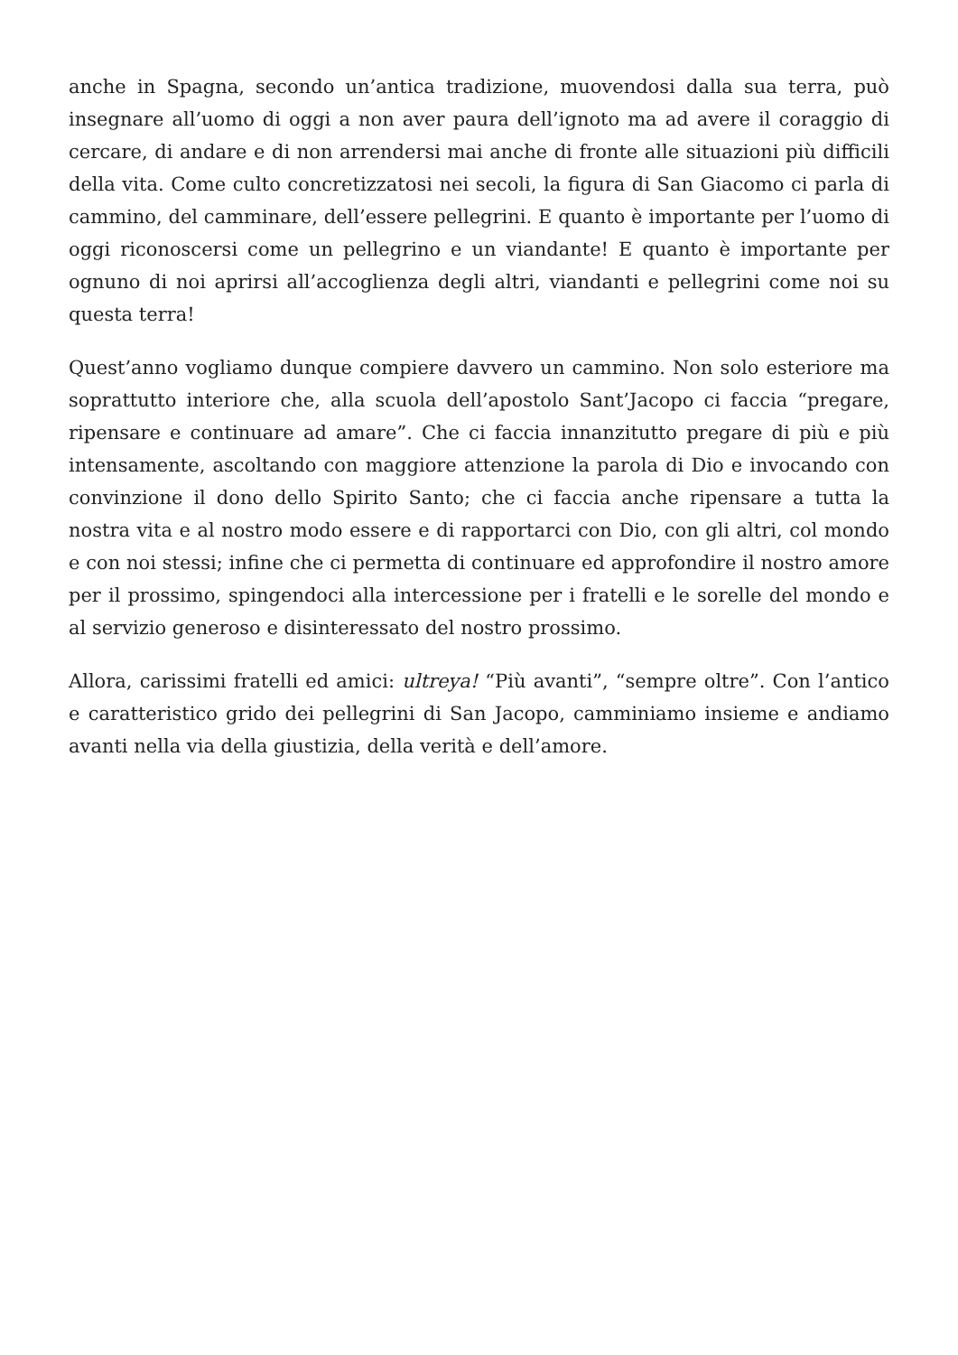anche in Spagna, secondo un’antica tradizione, muovendosi dalla sua terra, può insegnare all’uomo di oggi a non aver paura dell’ignoto ma ad avere il coraggio di cercare, di andare e di non arrendersi mai anche di fronte alle situazioni più difficili della vita. Come culto concretizzatosi nei secoli, la figura di San Giacomo ci parla di cammino, del camminare, dell’essere pellegrini. E quanto è importante per l’uomo di oggi riconoscersi come un pellegrino e un viandante! E quanto è importante per ognuno di noi aprirsi all’accoglienza degli altri, viandanti e pellegrini come noi su questa terra!
Quest’anno vogliamo dunque compiere davvero un cammino. Non solo esteriore ma soprattutto interiore che, alla scuola dell’apostolo Sant’Jacopo ci faccia “pregare, ripensare e continuare ad amare”. Che ci faccia innanzitutto pregare di più e più intensamente, ascoltando con maggiore attenzione la parola di Dio e invocando con convinzione il dono dello Spirito Santo; che ci faccia anche ripensare a tutta la nostra vita e al nostro modo essere e di rapportarci con Dio, con gli altri, col mondo e con noi stessi; infine che ci permetta di continuare ed approfondire il nostro amore per il prossimo, spingendoci alla intercessione per i fratelli e le sorelle del mondo e al servizio generoso e disinteressato del nostro prossimo.
Allora, carissimi fratelli ed amici: ultreya! “Più avanti”, “sempre oltre”. Con l’antico e caratteristico grido dei pellegrini di San Jacopo, camminiamo insieme e andiamo avanti nella via della giustizia, della verità e dell’amore.